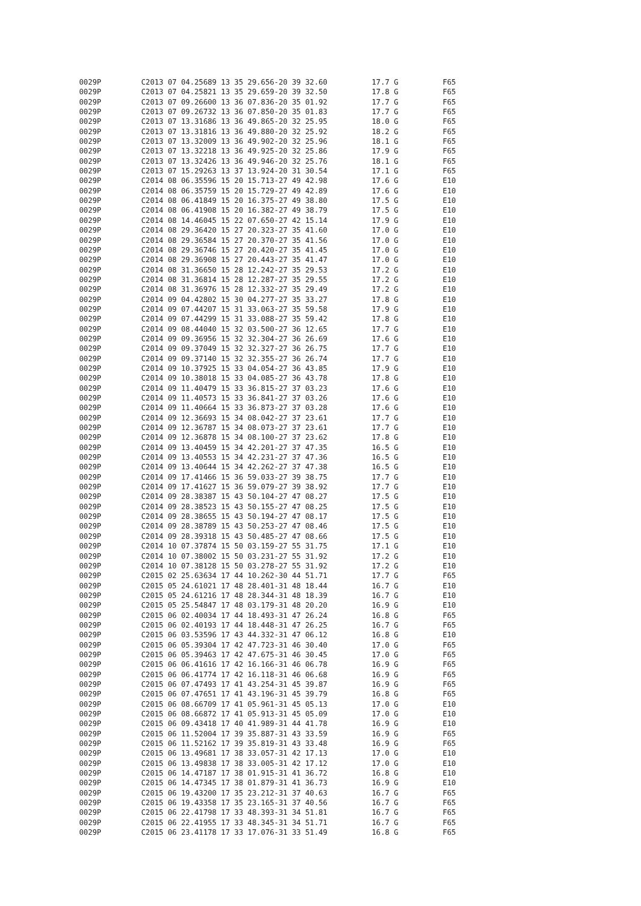0029P         C2013 07 04.25689 13 35 29.656-20 39 32.60          17.7 G          F65
0029P         C2013 07 04.25821 13 35 29.659-20 39 32.50          17.8 G          F65
0029P         C2013 07 09.26600 13 36 07.836-20 35 01.92          17.7 G          F65
0029P         C2013 07 09.26732 13 36 07.850-20 35 01.83          17.7 G          F65
0029P         C2013 07 13.31686 13 36 49.865-20 32 25.95          18.0 G          F65
0029P         C2013 07 13.31816 13 36 49.880-20 32 25.92          18.2 G          F65
0029P         C2013 07 13.32009 13 36 49.902-20 32 25.96          18.1 G          F65
0029P         C2013 07 13.32218 13 36 49.925-20 32 25.86          17.9 G          F65
0029P         C2013 07 13.32426 13 36 49.946-20 32 25.76          18.1 G          F65
0029P         C2013 07 15.29263 13 37 13.924-20 31 30.54          17.1 G          F65
0029P         C2014 08 06.35596 15 20 15.713-27 49 42.98          17.6 G          E10
0029P         C2014 08 06.35759 15 20 15.729-27 49 42.89          17.6 G          E10
0029P         C2014 08 06.41849 15 20 16.375-27 49 38.80          17.5 G          E10
0029P         C2014 08 06.41908 15 20 16.382-27 49 38.79          17.5 G          E10
0029P         C2014 08 14.46045 15 22 07.650-27 42 15.14          17.9 G          E10
0029P         C2014 08 29.36420 15 27 20.323-27 35 41.60          17.0 G          E10
0029P         C2014 08 29.36584 15 27 20.370-27 35 41.56          17.0 G          E10
0029P         C2014 08 29.36746 15 27 20.420-27 35 41.45          17.0 G          E10
0029P         C2014 08 29.36908 15 27 20.443-27 35 41.47          17.0 G          E10
0029P         C2014 08 31.36650 15 28 12.242-27 35 29.53          17.2 G          E10
0029P         C2014 08 31.36814 15 28 12.287-27 35 29.55          17.2 G          E10
0029P         C2014 08 31.36976 15 28 12.332-27 35 29.49          17.2 G          E10
0029P         C2014 09 04.42802 15 30 04.277-27 35 33.27          17.8 G          E10
0029P         C2014 09 07.44207 15 31 33.063-27 35 59.58          17.9 G          E10
0029P         C2014 09 07.44299 15 31 33.088-27 35 59.42          17.8 G          E10
0029P         C2014 09 08.44040 15 32 03.500-27 36 12.65          17.7 G          E10
0029P         C2014 09 09.36956 15 32 32.304-27 36 26.69          17.6 G          E10
0029P         C2014 09 09.37049 15 32 32.327-27 36 26.75          17.7 G          E10
0029P         C2014 09 09.37140 15 32 32.355-27 36 26.74          17.7 G          E10
0029P         C2014 09 10.37925 15 33 04.054-27 36 43.85          17.9 G          E10
0029P         C2014 09 10.38018 15 33 04.085-27 36 43.78          17.8 G          E10
0029P         C2014 09 11.40479 15 33 36.815-27 37 03.23          17.6 G          E10
0029P         C2014 09 11.40573 15 33 36.841-27 37 03.26          17.6 G          E10
0029P         C2014 09 11.40664 15 33 36.873-27 37 03.28          17.6 G          E10
0029P         C2014 09 12.36693 15 34 08.042-27 37 23.61          17.7 G          E10
0029P         C2014 09 12.36787 15 34 08.073-27 37 23.61          17.7 G          E10
0029P         C2014 09 12.36878 15 34 08.100-27 37 23.62          17.8 G          E10
0029P         C2014 09 13.40459 15 34 42.201-27 37 47.35          16.5 G          E10
0029P         C2014 09 13.40553 15 34 42.231-27 37 47.36          16.5 G          E10
0029P         C2014 09 13.40644 15 34 42.262-27 37 47.38          16.5 G          E10
0029P         C2014 09 17.41466 15 36 59.033-27 39 38.75          17.7 G          E10
0029P         C2014 09 17.41627 15 36 59.079-27 39 38.92          17.7 G          E10
0029P         C2014 09 28.38387 15 43 50.104-27 47 08.27          17.5 G          E10
0029P         C2014 09 28.38523 15 43 50.155-27 47 08.25          17.5 G          E10
0029P         C2014 09 28.38655 15 43 50.194-27 47 08.17          17.5 G          E10
0029P         C2014 09 28.38789 15 43 50.253-27 47 08.46          17.5 G          E10
0029P         C2014 09 28.39318 15 43 50.485-27 47 08.66          17.5 G          E10
0029P         C2014 10 07.37874 15 50 03.159-27 55 31.75          17.1 G          E10
0029P         C2014 10 07.38002 15 50 03.231-27 55 31.92          17.2 G          E10
0029P         C2014 10 07.38128 15 50 03.278-27 55 31.92          17.2 G          E10
0029P         C2015 02 25.63634 17 44 10.262-30 44 51.71          17.7 G          F65
0029P         C2015 05 24.61021 17 48 28.401-31 48 18.44          16.7 G          E10
0029P         C2015 05 24.61216 17 48 28.344-31 48 18.39          16.7 G          E10
0029P         C2015 05 25.54847 17 48 03.179-31 48 20.20          16.9 G          E10
0029P         C2015 06 02.40034 17 44 18.493-31 47 26.24          16.8 G          F65
0029P         C2015 06 02.40193 17 44 18.448-31 47 26.25          16.7 G          F65
0029P         C2015 06 03.53596 17 43 44.332-31 47 06.12          16.8 G          E10
0029P         C2015 06 05.39304 17 42 47.723-31 46 30.40          17.0 G          F65
0029P         C2015 06 05.39463 17 42 47.675-31 46 30.45          17.0 G          F65
0029P         C2015 06 06.41616 17 42 16.166-31 46 06.78          16.9 G          F65
0029P         C2015 06 06.41774 17 42 16.118-31 46 06.68          16.9 G          F65
0029P         C2015 06 07.47493 17 41 43.254-31 45 39.87          16.9 G          F65
0029P         C2015 06 07.47651 17 41 43.196-31 45 39.79          16.8 G          F65
0029P         C2015 06 08.66709 17 41 05.961-31 45 05.13          17.0 G          E10
0029P         C2015 06 08.66872 17 41 05.913-31 45 05.09          17.0 G          E10
0029P         C2015 06 09.43418 17 40 41.989-31 44 41.78          16.9 G          E10
0029P         C2015 06 11.52004 17 39 35.887-31 43 33.59          16.9 G          F65
0029P         C2015 06 11.52162 17 39 35.819-31 43 33.48          16.9 G          F65
0029P         C2015 06 13.49681 17 38 33.057-31 42 17.13          17.0 G          E10
0029P         C2015 06 13.49838 17 38 33.005-31 42 17.12          17.0 G          E10
0029P         C2015 06 14.47187 17 38 01.915-31 41 36.72          16.8 G          E10
0029P         C2015 06 14.47345 17 38 01.879-31 41 36.73          16.9 G          E10
0029P         C2015 06 19.43200 17 35 23.212-31 37 40.63          16.7 G          F65
0029P         C2015 06 19.43358 17 35 23.165-31 37 40.56          16.7 G          F65
0029P         C2015 06 22.41798 17 33 48.393-31 34 51.81          16.7 G          F65
0029P         C2015 06 22.41955 17 33 48.345-31 34 51.71          16.7 G          F65
0029P         C2015 06 23.41178 17 33 17.076-31 33 51.49          16.8 G          F65